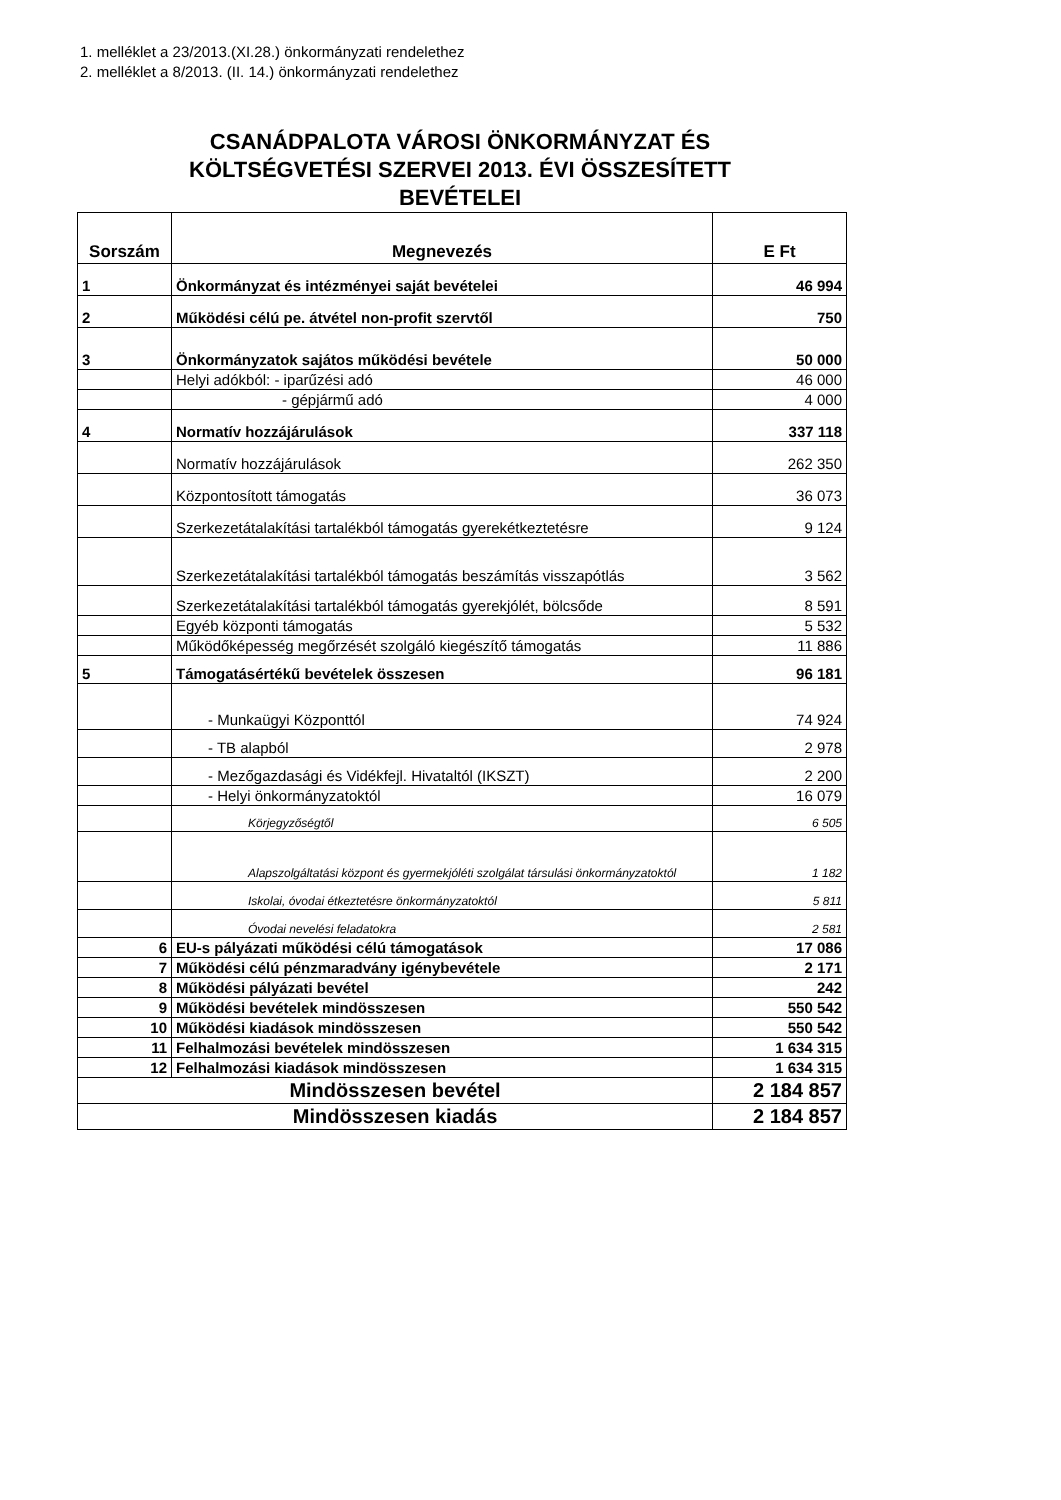1. melléklet a 23/2013.(XI.28.) önkormányzati rendelethez
2. melléklet a 8/2013. (II. 14.) önkormányzati rendelethez
CSANÁDPALOTA VÁROSI ÖNKORMÁNYZAT ÉS
KÖLTSÉGVETÉSI SZERVEI 2013. ÉVI ÖSSZESÍTETT
BEVÉTELEI
| Sorszám | Megnevezés | E Ft |
| --- | --- | --- |
| 1 | Önkormányzat és intézményei saját bevételei | 46 994 |
| 2 | Működési célú pe. átvétel non-profit szervtől | 750 |
| 3 | Önkormányzatok sajátos működési bevétele | 50 000 |
| | Helyi adókból: - iparűzési adó | 46 000 |
| | - gépjármű adó | 4 000 |
| 4 | Normatív hozzájárulások | 337 118 |
| | Normatív hozzájárulások | 262 350 |
| | Központosított támogatás | 36 073 |
| | Szerkezetátalakítási tartalékból támogatás gyerekétkeztetésre | 9 124 |
| | Szerkezetátalakítási tartalékból támogatás beszámítás visszapótlás | 3 562 |
| | Szerkezetátalakítási tartalékból támogatás gyerekjólét, bölcsőde | 8 591 |
| | Egyéb központi támogatás | 5 532 |
| | Működőképesség megőrzését szolgáló kiegészítő támogatás | 11 886 |
| 5 | Támogatásértékű bevételek összesen | 96 181 |
| | - Munkaügyi Központtól | 74 924 |
| | - TB alapból | 2 978 |
| | - Mezőgazdasági és Vidékfejl. Hivataltól (IKSZT) | 2 200 |
| | - Helyi önkormányzatoktól | 16 079 |
| | Körjegyzőségtől | 6 505 |
| | Alapszolgáltatási központ és gyermekjóléti szolgálat társulási önkormányzatoktól | 1 182 |
| | Iskolai, óvodai étkeztetésre önkormányzatoktól | 5 811 |
| | Óvodai nevelési feladatokra | 2 581 |
| 6 | EU-s pályázati működési célú támogatások | 17 086 |
| 7 | Működési célú pénzmaradvány igénybevétele | 2 171 |
| 8 | Működési pályázati bevétel | 242 |
| 9 | Működési bevételek mindösszesen | 550 542 |
| 10 | Működési kiadások mindösszesen | 550 542 |
| 11 | Felhalmozási bevételek mindösszesen | 1 634 315 |
| 12 | Felhalmozási kiadások mindösszesen | 1 634 315 |
| Mindösszesen bevétel | | 2 184 857 |
| Mindösszesen kiadás | | 2 184 857 |